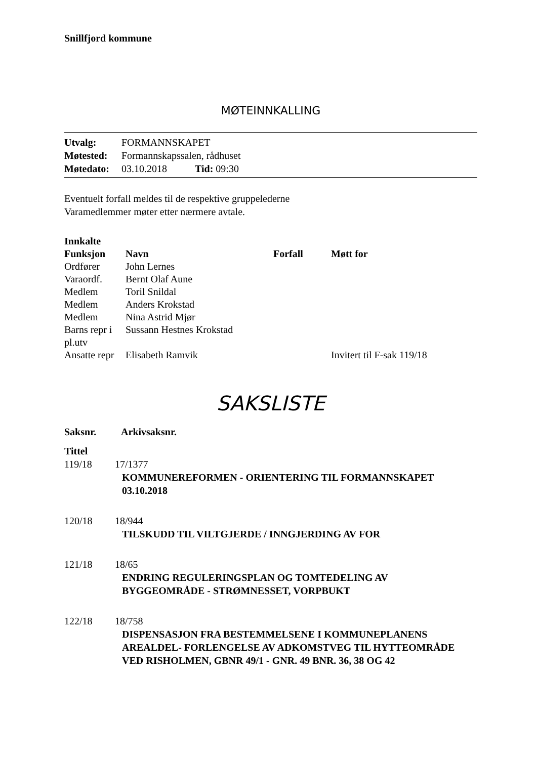Snillfjord kommune
MØTEINNKALLING
| Utvalg: | FORMANNSKAPET |
| Møtested: | Formannskapssalen, rådhuset |
| Møtedato: | 03.10.2018 Tid: 09:30 |
Eventuelt forfall meldes til de respektive gruppelederne
Varamedlemmer møter etter nærmere avtale.
Innkalte
| Funksjon | Navn | Forfall | Møtt for |
| --- | --- | --- | --- |
| Ordfører | John Lernes | | |
| Varaordf. | Bernt Olaf Aune | | |
| Medlem | Toril Snildal | | |
| Medlem | Anders Krokstad | | |
| Medlem | Nina Astrid Mjør | | |
| Barns repr i pl.utv | Sussann Hestnes Krokstad | | |
| Ansatte repr | Elisabeth Ramvik | | Invitert til F-sak 119/18 |
SAKSLISTE
Saksnr. Arkivsaksnr.
Tittel
| 119/18 | 17/1377 |
| KOMMUNEREFORMEN - ORIENTERING TIL FORMANNSKAPET 03.10.2018 | |
| 120/18 | 18/944 |
| TILSKUDD TIL VILTGJERDE / INNGJERDING AV FOR | |
| 121/18 | 18/65 |
| ENDRING REGULERINGSPLAN OG TOMTEDELING AV BYGGEOMRÅDE - STRØMNESSET, VORPBUKT | |
| 122/18 | 18/758 |
| DISPENSASJON FRA BESTEMMELSENE I KOMMUNEPLANENS AREALDEL- FORLENGELSE AV ADKOMSTVEG TIL HYTTEOMRÅDE VED RISHOLMEN, GBNR 49/1 - GNR. 49 BNR. 36, 38 OG 42 | |